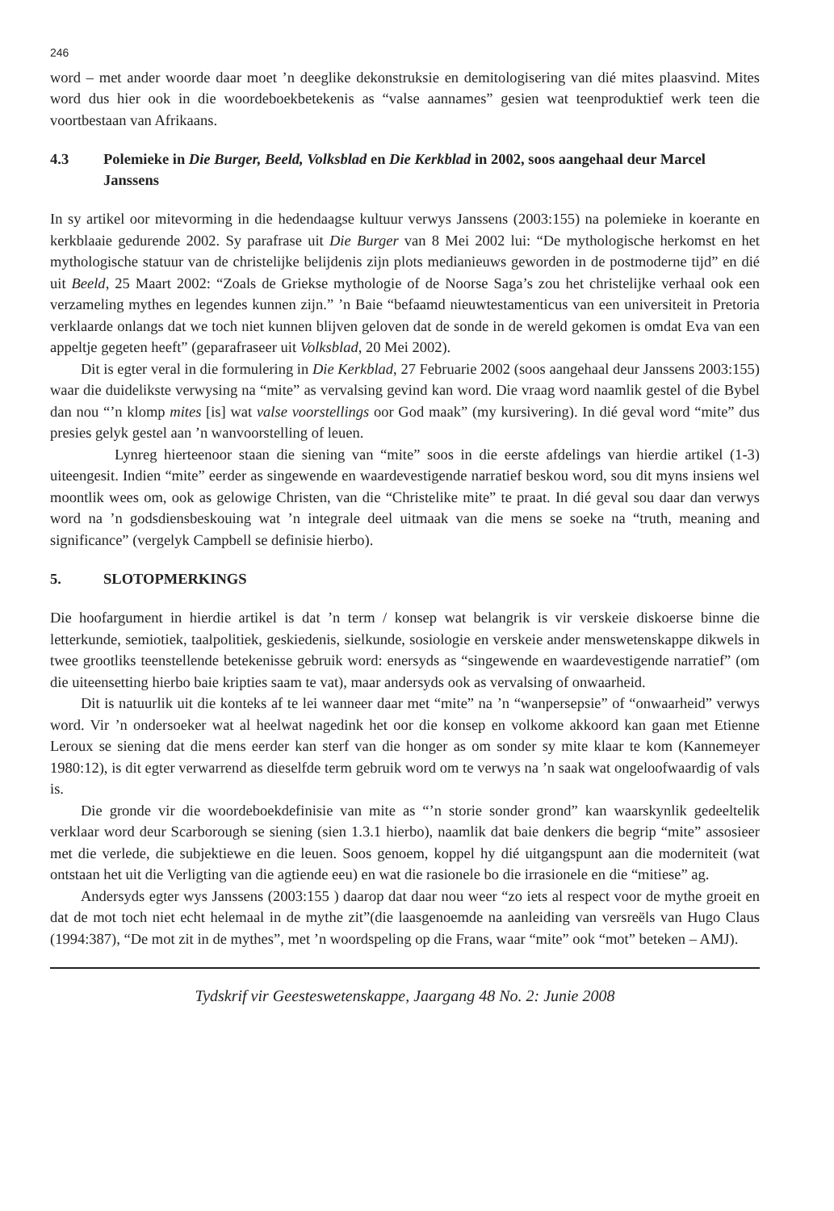246
word – met ander woorde daar moet ’n deeglike dekonstruksie en demitologisering van dié mites plaasvind. Mites word dus hier ook in die woordeboekbetekenis as “valse aannames” gesien wat teenproduktief werk teen die voortbestaan van Afrikaans.
4.3 Polemieke in Die Burger, Beeld, Volksblad en Die Kerkblad in 2002, soos aangehaal deur Marcel Janssens
In sy artikel oor mitevorming in die hedendaagse kultuur verwys Janssens (2003:155) na polemieke in koerante en kerkblaaie gedurende 2002. Sy parafrase uit Die Burger van 8 Mei 2002 lui: “De mythologische herkomst en het mythologische statuur van de christelijke belijdenis zijn plots medianieuws geworden in de postmoderne tijd” en dié uit Beeld, 25 Maart 2002: “Zoals de Griekse mythologie of de Noorse Saga’s zou het christelijke verhaal ook een verzameling mythes en legendes kunnen zijn.” ’n Baie “befaamd nieuwtestamenticus van een universiteit in Pretoria verklaarde onlangs dat we toch niet kunnen blijven geloven dat de sonde in de wereld gekomen is omdat Eva van een appeltje gegeten heeft” (geparafraseer uit Volksblad, 20 Mei 2002).
Dit is egter veral in die formulering in Die Kerkblad, 27 Februarie 2002 (soos aangehaal deur Janssens 2003:155) waar die duidelikste verwysing na “mite” as vervalsing gevind kan word. Die vraag word naamlik gestel of die Bybel dan nou “’n klomp mites [is] wat valse voorstellings oor God maak” (my kursivering). In dié geval word “mite” dus presies gelyk gestel aan ’n wanvoorstelling of leuen.
Lynreg hierteenoor staan die siening van “mite” soos in die eerste afdelings van hierdie artikel (1-3) uiteengesit. Indien “mite” eerder as singewende en waardevestigende narratief beskou word, sou dit myns insiens wel moontlik wees om, ook as gelowige Christen, van die “Christelike mite” te praat. In dié geval sou daar dan verwys word na ’n godsdiensbeskouing wat ’n integrale deel uitmaak van die mens se soeke na “truth, meaning and significance” (vergelyk Campbell se definisie hierbo).
5. SLOTOPMERKINGS
Die hoofargument in hierdie artikel is dat ’n term / konsep wat belangrik is vir verskeie diskoerse binne die letterkunde, semiotiek, taalpolitiek, geskiedenis, sielkunde, sosiologie en verskeie ander menswetenskappe dikwels in twee grootliks teenstellende betekenisse gebruik word: enersyds as “singewende en waardevestigende narratief” (om die uiteensetting hierbo baie kripties saam te vat), maar andersyds ook as vervalsing of onwaarheid.
Dit is natuurlik uit die konteks af te lei wanneer daar met “mite” na ’n “wanpersepsie” of “onwaarheid” verwys word. Vir ’n ondersoeker wat al heelwat nagedink het oor die konsep en volkome akkoord kan gaan met Etienne Leroux se siening dat die mens eerder kan sterf van die honger as om sonder sy mite klaar te kom (Kannemeyer 1980:12), is dit egter verwarrend as dieselfde term gebruik word om te verwys na ’n saak wat ongeloofwaardig of vals is.
Die gronde vir die woordeboekdefinisie van mite as “’n storie sonder grond” kan waarskynlik gedeeltelik verklaar word deur Scarborough se siening (sien 1.3.1 hierbo), naamlik dat baie denkers die begrip “mite” assosieer met die verlede, die subjektiewe en die leuen. Soos genoem, koppel hy dié uitgangspunt aan die moderniteit (wat ontstaan het uit die Verligting van die agtiende eeu) en wat die rasionele bo die irrasionele en die “mitiese” ag.
Andersyds egter wys Janssens (2003:155 ) daarop dat daar nou weer “zo iets al respect voor de mythe groeit en dat de mot toch niet echt helemaal in de mythe zit”(die laasgenoemde na aanleiding van versreëls van Hugo Claus (1994:387), “De mot zit in de mythes”, met ’n woordspeling op die Frans, waar “mite” ook “mot” beteken – AMJ).
Tydskrif vir Geesteswetenskappe, Jaargang 48 No. 2: Junie 2008